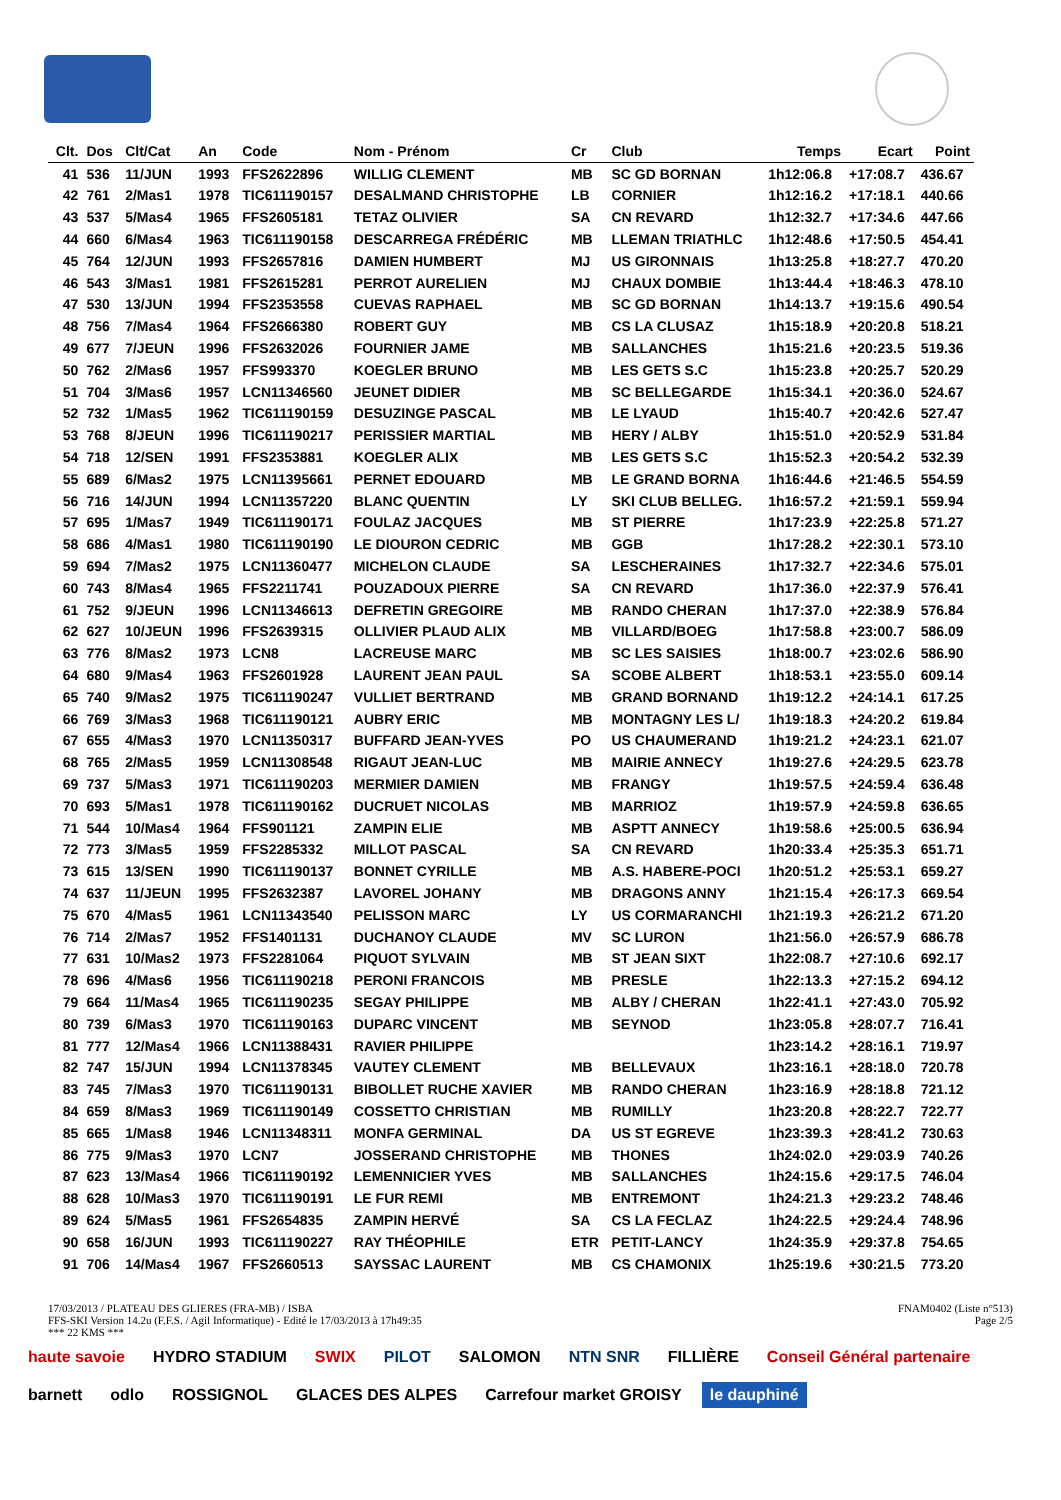| Clt. | Dos | Clt/Cat | An | Code | Nom - Prénom | Cr | Club | Temps | Ecart | Point |
| --- | --- | --- | --- | --- | --- | --- | --- | --- | --- | --- |
| 41 | 536 | 11/JUN | 1993 | FFS2622896 | WILLIG CLEMENT | MB | SC GD BORNAN | 1h12:06.8 | +17:08.7 | 436.67 |
| 42 | 761 | 2/Mas1 | 1978 | TIC611190157 | DESALMAND CHRISTOPHE | LB | CORNIER | 1h12:16.2 | +17:18.1 | 440.66 |
| 43 | 537 | 5/Mas4 | 1965 | FFS2605181 | TETAZ OLIVIER | SA | CN REVARD | 1h12:32.7 | +17:34.6 | 447.66 |
| 44 | 660 | 6/Mas4 | 1963 | TIC611190158 | DESCARREGA FRÉDÉRIC | MB | LLEMAN TRIATHLC | 1h12:48.6 | +17:50.5 | 454.41 |
| 45 | 764 | 12/JUN | 1993 | FFS2657816 | DAMIEN HUMBERT | MJ | US GIRONNAIS | 1h13:25.8 | +18:27.7 | 470.20 |
| 46 | 543 | 3/Mas1 | 1981 | FFS2615281 | PERROT AURELIEN | MJ | CHAUX DOMBIE | 1h13:44.4 | +18:46.3 | 478.10 |
| 47 | 530 | 13/JUN | 1994 | FFS2353558 | CUEVAS RAPHAEL | MB | SC GD BORNAN | 1h14:13.7 | +19:15.6 | 490.54 |
| 48 | 756 | 7/Mas4 | 1964 | FFS2666380 | ROBERT GUY | MB | CS LA CLUSAZ | 1h15:18.9 | +20:20.8 | 518.21 |
| 49 | 677 | 7/JEUN | 1996 | FFS2632026 | FOURNIER JAME | MB | SALLANCHES | 1h15:21.6 | +20:23.5 | 519.36 |
| 50 | 762 | 2/Mas6 | 1957 | FFS993370 | KOEGLER BRUNO | MB | LES GETS S.C | 1h15:23.8 | +20:25.7 | 520.29 |
| 51 | 704 | 3/Mas6 | 1957 | LCN11346560 | JEUNET DIDIER | MB | SC BELLEGARDE | 1h15:34.1 | +20:36.0 | 524.67 |
| 52 | 732 | 1/Mas5 | 1962 | TIC611190159 | DESUZINGE PASCAL | MB | LE LYAUD | 1h15:40.7 | +20:42.6 | 527.47 |
| 53 | 768 | 8/JEUN | 1996 | TIC611190217 | PERISSIER MARTIAL | MB | HERY / ALBY | 1h15:51.0 | +20:52.9 | 531.84 |
| 54 | 718 | 12/SEN | 1991 | FFS2353881 | KOEGLER ALIX | MB | LES GETS S.C | 1h15:52.3 | +20:54.2 | 532.39 |
| 55 | 689 | 6/Mas2 | 1975 | LCN11395661 | PERNET EDOUARD | MB | LE GRAND BORNA | 1h16:44.6 | +21:46.5 | 554.59 |
| 56 | 716 | 14/JUN | 1994 | LCN11357220 | BLANC QUENTIN | LY | SKI CLUB BELLEG. | 1h16:57.2 | +21:59.1 | 559.94 |
| 57 | 695 | 1/Mas7 | 1949 | TIC611190171 | FOULAZ JACQUES | MB | ST PIERRE | 1h17:23.9 | +22:25.8 | 571.27 |
| 58 | 686 | 4/Mas1 | 1980 | TIC611190190 | LE DIOURON CEDRIC | MB | GGB | 1h17:28.2 | +22:30.1 | 573.10 |
| 59 | 694 | 7/Mas2 | 1975 | LCN11360477 | MICHELON CLAUDE | SA | LESCHERAINES | 1h17:32.7 | +22:34.6 | 575.01 |
| 60 | 743 | 8/Mas4 | 1965 | FFS2211741 | POUZADOUX PIERRE | SA | CN REVARD | 1h17:36.0 | +22:37.9 | 576.41 |
| 61 | 752 | 9/JEUN | 1996 | LCN11346613 | DEFRETIN GREGOIRE | MB | RANDO CHERAN | 1h17:37.0 | +22:38.9 | 576.84 |
| 62 | 627 | 10/JEUN | 1996 | FFS2639315 | OLLIVIER PLAUD ALIX | MB | VILLARD/BOEG | 1h17:58.8 | +23:00.7 | 586.09 |
| 63 | 776 | 8/Mas2 | 1973 | LCN8 | LACREUSE MARC | MB | SC LES SAISIES | 1h18:00.7 | +23:02.6 | 586.90 |
| 64 | 680 | 9/Mas4 | 1963 | FFS2601928 | LAURENT JEAN PAUL | SA | SCOBE ALBERT | 1h18:53.1 | +23:55.0 | 609.14 |
| 65 | 740 | 9/Mas2 | 1975 | TIC611190247 | VULLIET BERTRAND | MB | GRAND BORNAND | 1h19:12.2 | +24:14.1 | 617.25 |
| 66 | 769 | 3/Mas3 | 1968 | TIC611190121 | AUBRY ERIC | MB | MONTAGNY LES L/ | 1h19:18.3 | +24:20.2 | 619.84 |
| 67 | 655 | 4/Mas3 | 1970 | LCN11350317 | BUFFARD JEAN-YVES | PO | US CHAUMERAND | 1h19:21.2 | +24:23.1 | 621.07 |
| 68 | 765 | 2/Mas5 | 1959 | LCN11308548 | RIGAUT JEAN-LUC | MB | MAIRIE ANNECY | 1h19:27.6 | +24:29.5 | 623.78 |
| 69 | 737 | 5/Mas3 | 1971 | TIC611190203 | MERMIER DAMIEN | MB | FRANGY | 1h19:57.5 | +24:59.4 | 636.48 |
| 70 | 693 | 5/Mas1 | 1978 | TIC611190162 | DUCRUET NICOLAS | MB | MARRIOZ | 1h19:57.9 | +24:59.8 | 636.65 |
| 71 | 544 | 10/Mas4 | 1964 | FFS901121 | ZAMPIN ELIE | MB | ASPTT ANNECY | 1h19:58.6 | +25:00.5 | 636.94 |
| 72 | 773 | 3/Mas5 | 1959 | FFS2285332 | MILLOT PASCAL | SA | CN REVARD | 1h20:33.4 | +25:35.3 | 651.71 |
| 73 | 615 | 13/SEN | 1990 | TIC611190137 | BONNET CYRILLE | MB | A.S. HABERE-POCI | 1h20:51.2 | +25:53.1 | 659.27 |
| 74 | 637 | 11/JEUN | 1995 | FFS2632387 | LAVOREL JOHANY | MB | DRAGONS ANNY | 1h21:15.4 | +26:17.3 | 669.54 |
| 75 | 670 | 4/Mas5 | 1961 | LCN11343540 | PELISSON MARC | LY | US CORMARANCHI | 1h21:19.3 | +26:21.2 | 671.20 |
| 76 | 714 | 2/Mas7 | 1952 | FFS1401131 | DUCHANOY CLAUDE | MV | SC LURON | 1h21:56.0 | +26:57.9 | 686.78 |
| 77 | 631 | 10/Mas2 | 1973 | FFS2281064 | PIQUOT SYLVAIN | MB | ST JEAN SIXT | 1h22:08.7 | +27:10.6 | 692.17 |
| 78 | 696 | 4/Mas6 | 1956 | TIC611190218 | PERONI FRANCOIS | MB | PRESLE | 1h22:13.3 | +27:15.2 | 694.12 |
| 79 | 664 | 11/Mas4 | 1965 | TIC611190235 | SEGAY PHILIPPE | MB | ALBY / CHERAN | 1h22:41.1 | +27:43.0 | 705.92 |
| 80 | 739 | 6/Mas3 | 1970 | TIC611190163 | DUPARC VINCENT | MB | SEYNOD | 1h23:05.8 | +28:07.7 | 716.41 |
| 81 | 777 | 12/Mas4 | 1966 | LCN11388431 | RAVIER PHILIPPE | | | 1h23:14.2 | +28:16.1 | 719.97 |
| 82 | 747 | 15/JUN | 1994 | LCN11378345 | VAUTEY CLEMENT | MB | BELLEVAUX | 1h23:16.1 | +28:18.0 | 720.78 |
| 83 | 745 | 7/Mas3 | 1970 | TIC611190131 | BIBOLLET RUCHE XAVIER | MB | RANDO CHERAN | 1h23:16.9 | +28:18.8 | 721.12 |
| 84 | 659 | 8/Mas3 | 1969 | TIC611190149 | COSSETTO CHRISTIAN | MB | RUMILLY | 1h23:20.8 | +28:22.7 | 722.77 |
| 85 | 665 | 1/Mas8 | 1946 | LCN11348311 | MONFA GERMINAL | DA | US ST EGREVE | 1h23:39.3 | +28:41.2 | 730.63 |
| 86 | 775 | 9/Mas3 | 1970 | LCN7 | JOSSERAND CHRISTOPHE | MB | THONES | 1h24:02.0 | +29:03.9 | 740.26 |
| 87 | 623 | 13/Mas4 | 1966 | TIC611190192 | LEMENNICIER YVES | MB | SALLANCHES | 1h24:15.6 | +29:17.5 | 746.04 |
| 88 | 628 | 10/Mas3 | 1970 | TIC611190191 | LE FUR REMI | MB | ENTREMONT | 1h24:21.3 | +29:23.2 | 748.46 |
| 89 | 624 | 5/Mas5 | 1961 | FFS2654835 | ZAMPIN HERVÉ | SA | CS LA FECLAZ | 1h24:22.5 | +29:24.4 | 748.96 |
| 90 | 658 | 16/JUN | 1993 | TIC611190227 | RAY THÉOPHILE | ETR | PETIT-LANCY | 1h24:35.9 | +29:37.8 | 754.65 |
| 91 | 706 | 14/Mas4 | 1967 | FFS2660513 | SAYSSAC LAURENT | MB | CS CHAMONIX | 1h25:19.6 | +30:21.5 | 773.20 |
17/03/2013 / PLATEAU DES GLIERES (FRA-MB) / ISBA FNAM0402 (Liste n°513)
FFS-SKI Version 14.2u (F.F.S. / Agil Informatique) - Edité le 17/03/2013 à 17h49:35 Page 2/5
*** 22 KMS ***
haute savoie HYDRO STADIUM SWIX PILOT SALOMON NTN SNR FILLIÈRE Conseil Général partenaire barnett odlo ROSSIGNOL GLACES DES ALPES Carrefour market GROISY le dauphiné